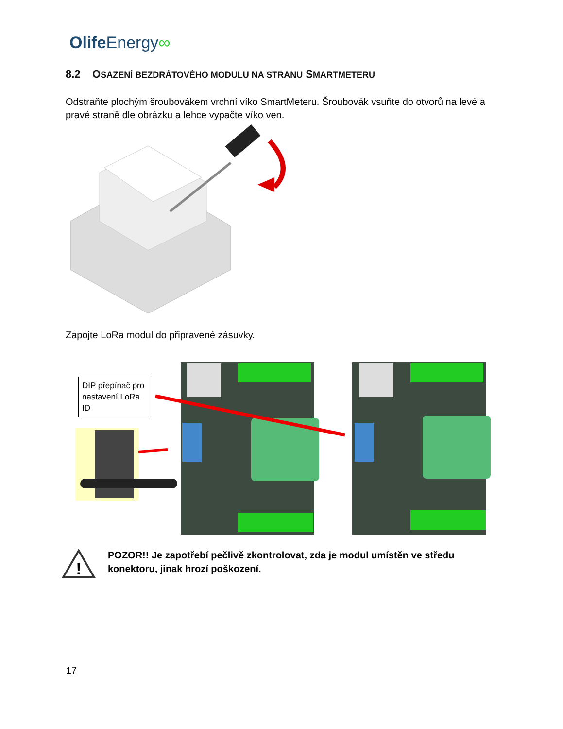Olife Energy∞
8.2 OSAZENÍ BEZDRÁTOVÉHO MODULU NA STRANU SMARTMETERU
Odstraňte plochým šroubovákem vrchní víko SmartMeteru. Šroubovák vsuňte do otvorů na levé a pravé straně dle obrázku a lehce vypačte víko ven.
Zapojte LoRa modul do připravené zásuvky.
DIP přepínač pro nastavení LoRa ID
!
POZOR!! Je zapotřebí pečlivě zkontrolovat, zda je modul umístěn ve středu konektoru, jinak hrozí poškození.
17